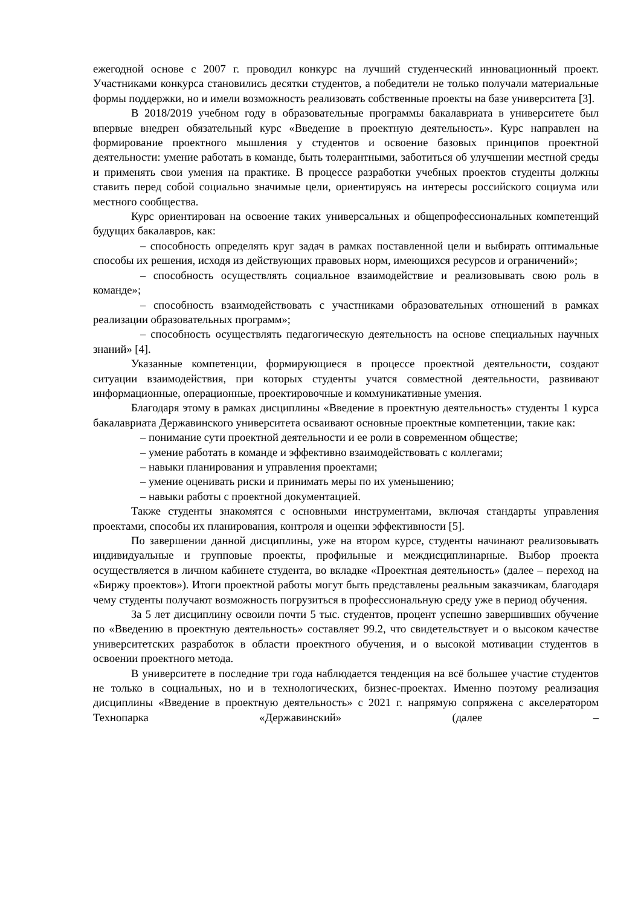ежегодной основе с 2007 г. проводил конкурс на лучший студенческий инновационный проект. Участниками конкурса становились десятки студентов, а победители не только получали материальные формы поддержки, но и имели возможность реализовать собственные проекты на базе университета [3].
В 2018/2019 учебном году в образовательные программы бакалавриата в университете был впервые внедрен обязательный курс «Введение в проектную деятельность». Курс направлен на формирование проектного мышления у студентов и освоение базовых принципов проектной деятельности: умение работать в команде, быть толерантными, заботиться об улучшении местной среды и применять свои умения на практике. В процессе разработки учебных проектов студенты должны ставить перед собой социально значимые цели, ориентируясь на интересы российского социума или местного сообщества.
Курс ориентирован на освоение таких универсальных и общепрофессиональных компетенций будущих бакалавров, как:
– способность определять круг задач в рамках поставленной цели и выбирать оптимальные способы их решения, исходя из действующих правовых норм, имеющихся ресурсов и ограничений»;
– способность осуществлять социальное взаимодействие и реализовывать свою роль в команде»;
– способность взаимодействовать с участниками образовательных отношений в рамках реализации образовательных программ»;
– способность осуществлять педагогическую деятельность на основе специальных научных знаний» [4].
Указанные компетенции, формирующиеся в процессе проектной деятельности, создают ситуации взаимодействия, при которых студенты учатся совместной деятельности, развивают информационные, операционные, проектировочные и коммуникативные умения.
Благодаря этому в рамках дисциплины «Введение в проектную деятельность» студенты 1 курса бакалавриата Державинского университета осваивают основные проектные компетенции, такие как:
– понимание сути проектной деятельности и ее роли в современном обществе;
– умение работать в команде и эффективно взаимодействовать с коллегами;
– навыки планирования и управления проектами;
– умение оценивать риски и принимать меры по их уменьшению;
– навыки работы с проектной документацией.
Также студенты знакомятся с основными инструментами, включая стандарты управления проектами, способы их планирования, контроля и оценки эффективности [5].
По завершении данной дисциплины, уже на втором курсе, студенты начинают реализовывать индивидуальные и групповые проекты, профильные и междисциплинарные. Выбор проекта осуществляется в личном кабинете студента, во вкладке «Проектная деятельность» (далее – переход на «Биржу проектов»). Итоги проектной работы могут быть представлены реальным заказчикам, благодаря чему студенты получают возможность погрузиться в профессиональную среду уже в период обучения.
За 5 лет дисциплину освоили почти 5 тыс. студентов, процент успешно завершивших обучение по «Введению в проектную деятельность» составляет 99.2, что свидетельствует и о высоком качестве университетских разработок в области проектного обучения, и о высокой мотивации студентов в освоении проектного метода.
В университете в последние три года наблюдается тенденция на всё большее участие студентов не только в социальных, но и в технологических, бизнес-проектах. Именно поэтому реализация дисциплины «Введение в проектную деятельность» с 2021 г. напрямую сопряжена с акселератором Технопарка «Державинский» (далее –